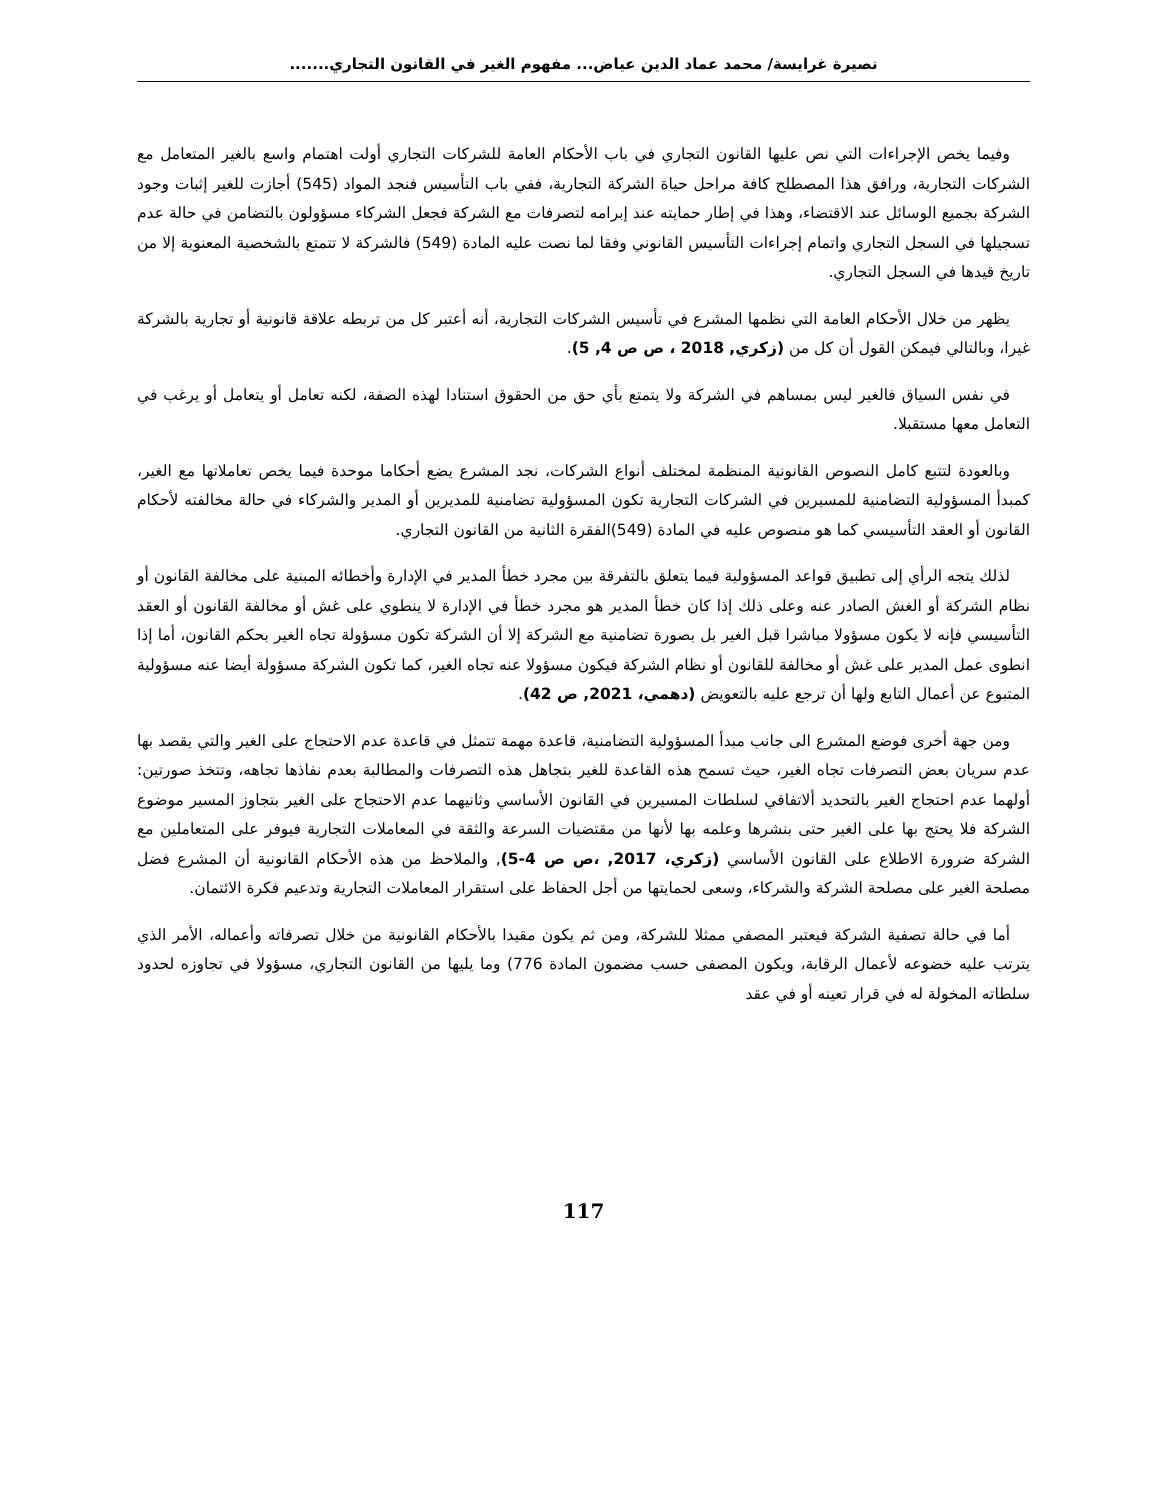نصيرة غرايسة/ محمد عماد الدين عياض... مفهوم الغير في القانون التجاري.......
وفيما يخص الإجراءات التي نص عليها القانون التجاري في باب الأحكام العامة للشركات التجاري أولت اهتمام واسع بالغير المتعامل مع الشركات التجارية، ورافق هذا المصطلح كافة مراحل حياة الشركة التجارية، ففي باب التأسيس فنجد المواد (545) أجازت للغير إثبات وجود الشركة بجميع الوسائل عند الاقتضاء، وهذا في إطار حمايته عند إبرامه لتصرفات مع الشركة فجعل الشركاء مسؤولون بالتضامن في حالة عدم تسجيلها في السجل التجاري واتمام إجراءات التأسيس القانوني وفقا لما نصت عليه المادة (549) فالشركة لا تتمتع بالشخصية المعنوية إلا من تاريخ قيدها في السجل التجاري.
يظهر من خلال الأحكام العامة التي نظمها المشرع في تأسيس الشركات التجارية، أنه أعتبر كل من تربطه علاقة قانونية أو تجارية بالشركة غيرا، وبالتالي فيمكن القول أن كل من (زكري, 2018 ، ص ص 4, 5).
في نفس السياق فالغير ليس بمساهم في الشركة ولا يتمتع بأي حق من الحقوق استنادا لهذه الصفة، لكنه تعامل أو يتعامل أو يرغب في التعامل معها مستقبلا.
وبالعودة لتتبع كامل النصوص القانونية المنظمة لمختلف أنواع الشركات، نجد المشرع يضع أحكاما موحدة فيما يخص تعاملاتها مع الغير، كمبدأ المسؤولية التضامنية للمسيرين في الشركات التجارية تكون المسؤولية تضامنية للمديرين أو المدير والشركاء في حالة مخالفته لأحكام القانون أو العقد التأسيسي كما هو منصوص عليه في المادة (549)الفقرة الثانية من القانون التجاري.
لذلك يتجه الرأي إلى تطبيق قواعد المسؤولية فيما يتعلق بالتفرقة بين مجرد خطأ المدير في الإدارة وأخطائه المبنية على مخالفة القانون أو نظام الشركة أو الغش الصادر عنه وعلى ذلك إذا كان خطأ المدير هو مجرد خطأ في الإدارة لا ينطوي على غش أو مخالفة القانون أو العقد التأسيسي فإنه لا يكون مسؤولا مباشرا قبل الغير بل بصورة تضامنية مع الشركة إلا أن الشركة تكون مسؤولة تجاه الغير بحكم القانون، أما إذا انطوى عمل المدير على غش أو مخالفة للقانون أو نظام الشركة فيكون مسؤولا عنه تجاه الغير، كما تكون الشركة مسؤولة أيضا عنه مسؤولية المتبوع عن أعمال التابع ولها أن ترجع عليه بالتعويض (دهمي، 2021, ص 42).
ومن جهة أخرى فوضع المشرع الى جانب مبدأ المسؤولية التضامنية، قاعدة مهمة تتمثل في قاعدة عدم الاحتجاج على الغير والتي يقصد بها عدم سريان بعض التصرفات تجاه الغير، حيث تسمح هذه القاعدة للغير بتجاهل هذه التصرفات والمطالبة بعدم نفاذها تجاهه، وتتخذ صورتين: أولهما عدم احتجاج الغير بالتحديد ألاتفاقي لسلطات المسيرين في القانون الأساسي وثانيهما عدم الاحتجاج على الغير بتجاوز المسير موضوع الشركة فلا يحتج بها على الغير حتى بنشرها وعلمه بها لأنها من مقتضيات السرعة والثقة في المعاملات التجارية فيوفر على المتعاملين مع الشركة ضرورة الاطلاع على القانون الأساسي (زكري، 2017, ،ص ص 4-5), والملاحظ من هذه الأحكام القانونية أن المشرع فضل مصلحة الغير على مصلحة الشركة والشركاء، وسعى لحمايتها من أجل الحفاظ على استقرار المعاملات التجارية وتدعيم فكرة الائتمان.
أما في حالة تصفية الشركة فيعتبر المصفي ممثلا للشركة، ومن ثم يكون مقيدا بالأحكام القانونية من خلال تصرفاته وأعماله، الأمر الذي يترتب عليه خضوعه لأعمال الرقابة، ويكون المصفى حسب مضمون المادة 776) وما يليها من القانون التجاري، مسؤولا في تجاوزه لحدود سلطاته المخولة له في قرار تعينه أو في عقد
117